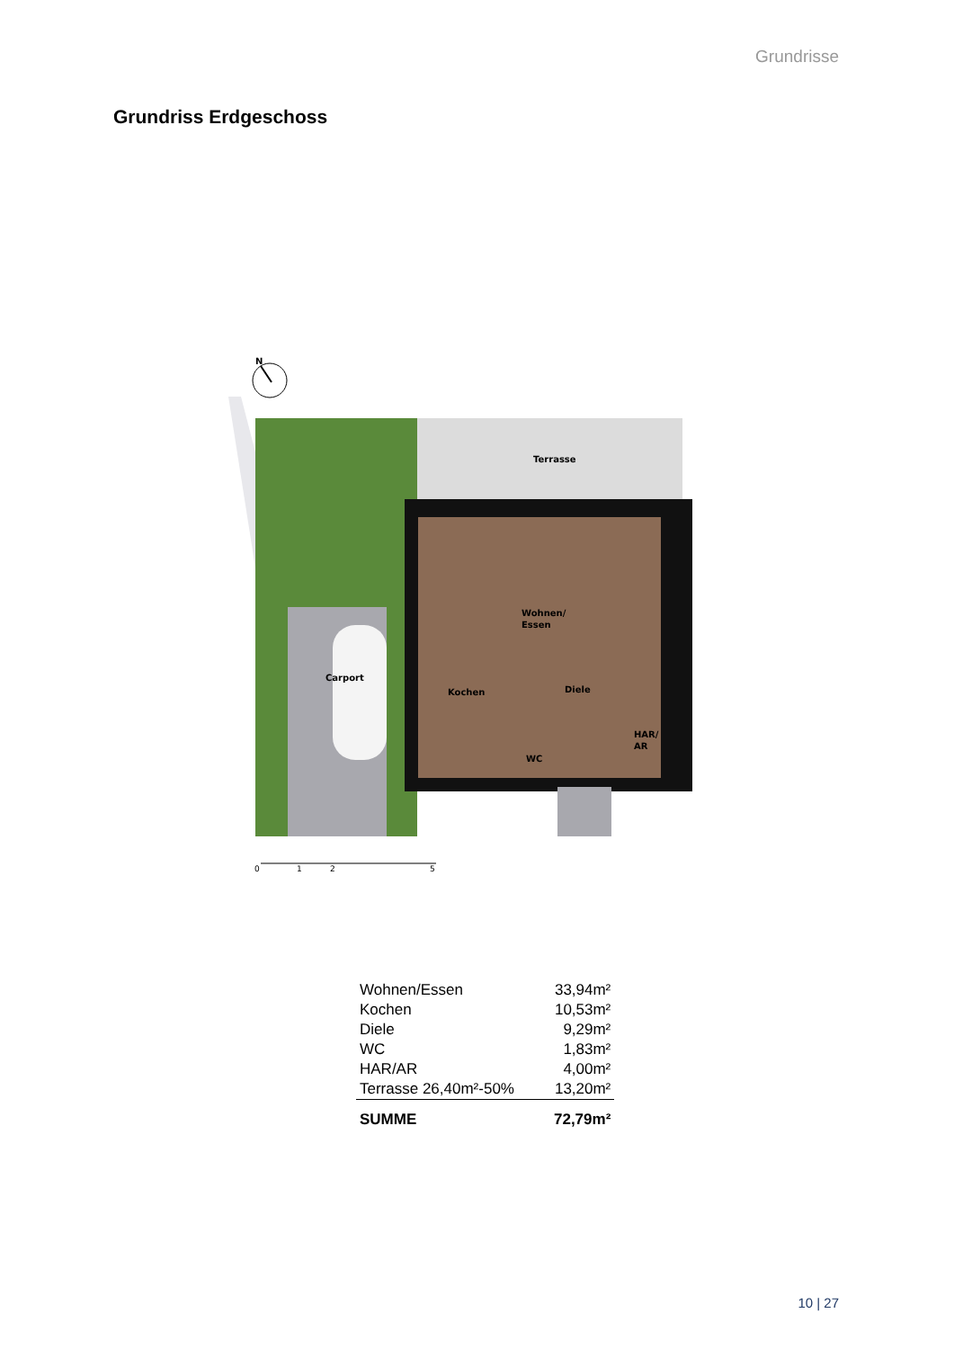Grundrisse
Grundriss Erdgeschoss
N
Terrasse
Wohnen/
Essen
Carport
Kochen
Diele
WC
HAR/
AR
0
1
2
5
| Wohnen/Essen | 33,94m² |
| Kochen | 10,53m² |
| Diele | 9,29m² |
| WC | 1,83m² |
| HAR/AR | 4,00m² |
| Terrasse 26,40m²-50% | 13,20m² |
| SUMME | 72,79m² |
10 | 27